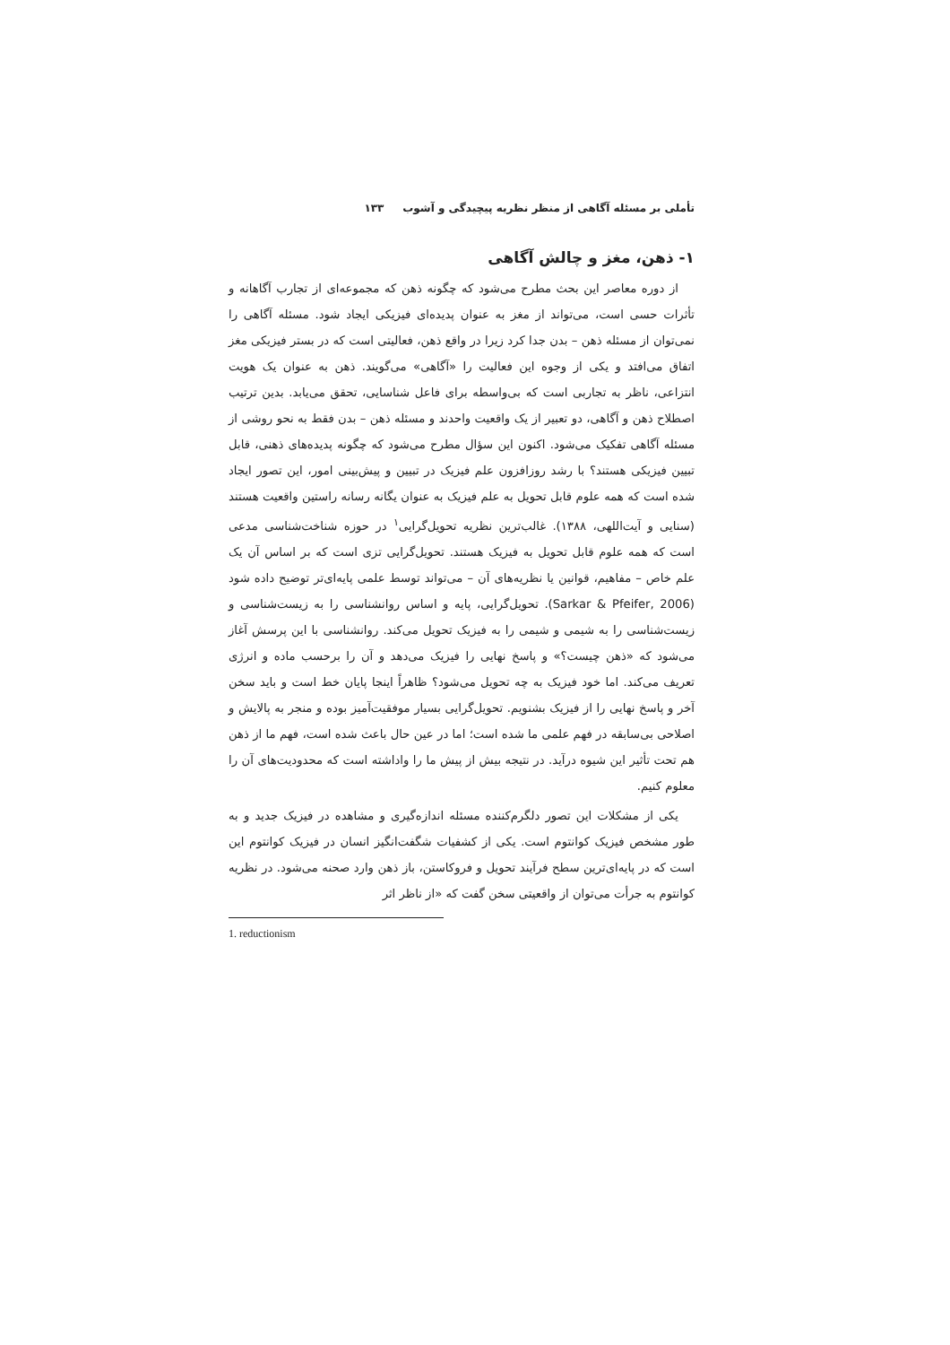تأملی بر مسئله آگاهی از منظر نظریه پیچیدگی و آشوب ۱۳۳
۱- ذهن، مغز و چالش آگاهی
از دوره معاصر این بحث مطرح می‌شود که چگونه ذهن که مجموعه‌ای از تجارب آگاهانه و تأثرات حسی است، می‌تواند از مغز به عنوان پدیده‌ای فیزیکی ایجاد شود. مسئله آگاهی را نمی‌توان از مسئله ذهن – بدن جدا کرد زیرا در واقع ذهن، فعالیتی است که در بستر فیزیکی مغز اتفاق می‌افتد و یکی از وجوه این فعالیت را «آگاهی» می‌گویند. ذهن به عنوان یک هویت انتزاعی، ناظر به تجاربی است که بی‌واسطه برای فاعل شناسایی، تحقق می‌یابد. بدین ترتیب اصطلاح ذهن و آگاهی، دو تعبیر از یک واقعیت واحدند و مسئله ذهن – بدن فقط به نحو روشی از مسئله آگاهی تفکیک می‌شود. اکنون این سؤال مطرح می‌شود که چگونه پدیده‌های ذهنی، قابل تبیین فیزیکی هستند؟ با رشد روزافزون علم فیزیک در تبیین و پیش‌بینی امور، این تصور ایجاد شده است که همه علوم قابل تحویل به علم فیزیک به عنوان یگانه رسانه راستین واقعیت هستند (سنایی و آیت‌اللهی، ۱۳۸۸). غالب‌ترین نظریه تحویل‌گرایی<sup>۱</sup> در حوزه شناخت‌شناسی مدعی است که همه علوم قابل تحویل به فیزیک هستند. تحویل‌گرایی تزی است که بر اساس آن یک علم خاص – مفاهیم، قوانین یا نظریه‌های آن – می‌تواند توسط علمی پایه‌ای‌تر توضیح داده شود (Sarkar & Pfeifer, 2006). تحویل‌گرایی، پایه و اساس روانشناسی را به زیست‌شناسی و زیست‌شناسی را به شیمی و شیمی را به فیزیک تحویل می‌کند. روانشناسی با این پرسش آغاز می‌شود که «ذهن چیست؟» و پاسخ نهایی را فیزیک می‌دهد و آن را برحسب ماده و انرژی تعریف می‌کند. اما خود فیزیک به چه تحویل می‌شود؟ ظاهراً اینجا پایان خط است و باید سخن آخر و پاسخ نهایی را از فیزیک بشنویم. تحویل‌گرایی بسیار موفقیت‌آمیز بوده و منجر به پالایش و اصلاحی بی‌سابقه در فهم علمی ما شده است؛ اما در عین حال باعث شده است، فهم ما از ذهن هم تحت تأثیر این شیوه درآید. در نتیجه بیش از پیش ما را واداشته است که محدودیت‌های آن را معلوم کنیم.
یکی از مشکلات این تصور دلگرم‌کننده مسئله اندازه‌گیری و مشاهده در فیزیک جدید و به طور مشخص فیزیک کوانتوم است. یکی از کشفیات شگفت‌انگیز انسان در فیزیک کوانتوم این است که در پایه‌ای‌ترین سطح فرآیند تحویل و فروکاستن، باز ذهن وارد صحنه می‌شود. در نظریه کوانتوم به جرأت می‌توان از واقعیتی سخن گفت که «از ناظر اثر
1. reductionism